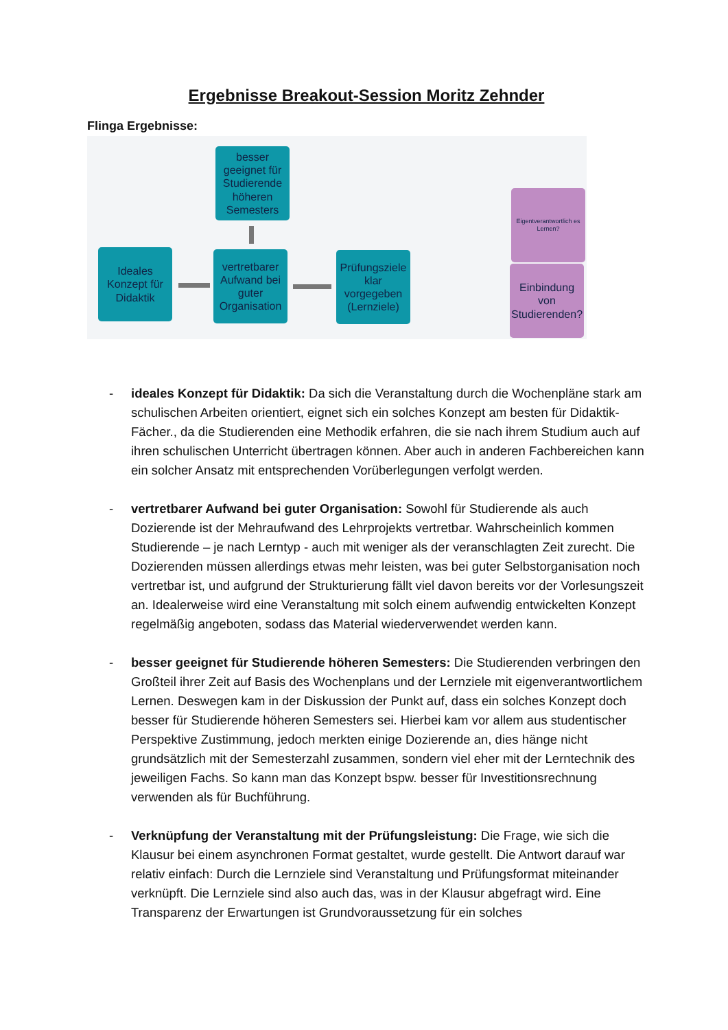Ergebnisse Breakout-Session Moritz Zehnder
Flinga Ergebnisse:
besser geeignet für Studierende höheren Semesters
Ideales Konzept für Didaktik
vertretbarer Aufwand bei guter Organisation
Prüfungsziele klar vorgegeben (Lernziele)
Eigentverantwortlich es Lernen?
Einbindung von Studierenden?
- ideales Konzept für Didaktik: Da sich die Veranstaltung durch die Wochenpläne stark am schulischen Arbeiten orientiert, eignet sich ein solches Konzept am besten für Didaktik-Fächer., da die Studierenden eine Methodik erfahren, die sie nach ihrem Studium auch auf ihren schulischen Unterricht übertragen können. Aber auch in anderen Fachbereichen kann ein solcher Ansatz mit entsprechenden Vorüberlegungen verfolgt werden.
- vertretbarer Aufwand bei guter Organisation: Sowohl für Studierende als auch Dozierende ist der Mehraufwand des Lehrprojekts vertretbar. Wahrscheinlich kommen Studierende – je nach Lerntyp - auch mit weniger als der veranschlagten Zeit zurecht. Die Dozierenden müssen allerdings etwas mehr leisten, was bei guter Selbstorganisation noch vertretbar ist, und aufgrund der Strukturierung fällt viel davon bereits vor der Vorlesungszeit an. Idealerweise wird eine Veranstaltung mit solch einem aufwendig entwickelten Konzept regelmäßig angeboten, sodass das Material wiederverwendet werden kann.
- besser geeignet für Studierende höheren Semesters: Die Studierenden verbringen den Großteil ihrer Zeit auf Basis des Wochenplans und der Lernziele mit eigenverantwortlichem Lernen. Deswegen kam in der Diskussion der Punkt auf, dass ein solches Konzept doch besser für Studierende höheren Semesters sei. Hierbei kam vor allem aus studentischer Perspektive Zustimmung, jedoch merkten einige Dozierende an, dies hänge nicht grundsätzlich mit der Semesterzahl zusammen, sondern viel eher mit der Lerntechnik des jeweiligen Fachs. So kann man das Konzept bspw. besser für Investitionsrechnung verwenden als für Buchführung.
- Verknüpfung der Veranstaltung mit der Prüfungsleistung: Die Frage, wie sich die Klausur bei einem asynchronen Format gestaltet, wurde gestellt. Die Antwort darauf war relativ einfach: Durch die Lernziele sind Veranstaltung und Prüfungsformat miteinander verknüpft. Die Lernziele sind also auch das, was in der Klausur abgefragt wird. Eine Transparenz der Erwartungen ist Grundvoraussetzung für ein solches